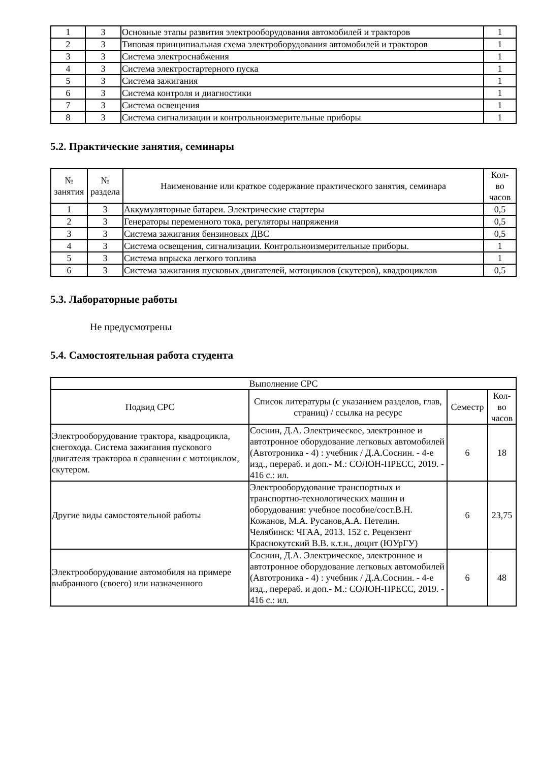| 1 | 3 | Основные этапы развития электрооборудования автомобилей и тракторов | 1 |
| 2 | 3 | Типовая принципиальная схема электроборудования автомобилей и тракторов | 1 |
| 3 | 3 | Система электроснабжения | 1 |
| 4 | 3 | Система электростартерного пуска | 1 |
| 5 | 3 | Система зажигания | 1 |
| 6 | 3 | Система контроля и диагностики | 1 |
| 7 | 3 | Система освещения | 1 |
| 8 | 3 | Система сигнализации и контрольноизмерительные приборы | 1 |
5.2. Практические занятия, семинары
| № занятия | № раздела | Наименование или краткое содержание практического занятия, семинара | Кол- во часов |
| --- | --- | --- | --- |
| 1 | 3 | Аккумуляторные батареи. Электрические стартеры | 0,5 |
| 2 | 3 | Генераторы переменного тока, регуляторы напряжения | 0,5 |
| 3 | 3 | Система зажигания бензиновых ДВС | 0,5 |
| 4 | 3 | Система освещения, сигнализации. Контрольноизмерительные приборы. | 1 |
| 5 | 3 | Система впрыска легкого топлива | 1 |
| 6 | 3 | Система зажигания пусковых двигателей, мотоциклов (скутеров), квадроциклов | 0,5 |
5.3. Лабораторные работы
Не предусмотрены
5.4. Самостоятельная работа студента
| Выполнение СРС | | | |
| --- | --- | --- | --- |
| Подвид СРС | Список литературы (с указанием разделов, глав, страниц) / ссылка на ресурс | Семестр | Кол- во часов |
| Электрооборудование трактора, квадроцикла, снегохода. Система зажигания пускового двигателя трактороа в сравнении с мотоциклом, скутером. | Соснин, Д.А. Электрическое, электронное и автотронное оборудование легковых автомобилей (Автотроника - 4) : учебник / Д.А.Соснин. - 4-е изд., перераб. и доп.- М.: СОЛОН-ПРЕСС, 2019. - 416 с.: ил. | 6 | 18 |
| Другие виды самостоятельной работы | Электрооборудование транспортных и транспортно-технологических машин и оборудования: учебное пособие/сост.В.Н. Кожанов, М.А. Русанов,А.А. Петелин. Челябинск: ЧГАА, 2013. 152 с. Рецензент Краснокутский В.В. к.т.н., доцнт (ЮУрГУ) | 6 | 23,75 |
| Электрооборудование автомобиля на примере выбранного (своего) или назначенного | Соснин, Д.А. Электрическое, электронное и автотронное оборудование легковых автомобилей (Автотроника - 4) : учебник / Д.А.Соснин. - 4-е изд., перераб. и доп.- М.: СОЛОН-ПРЕСС, 2019. - 416 с.: ил. | 6 | 48 |